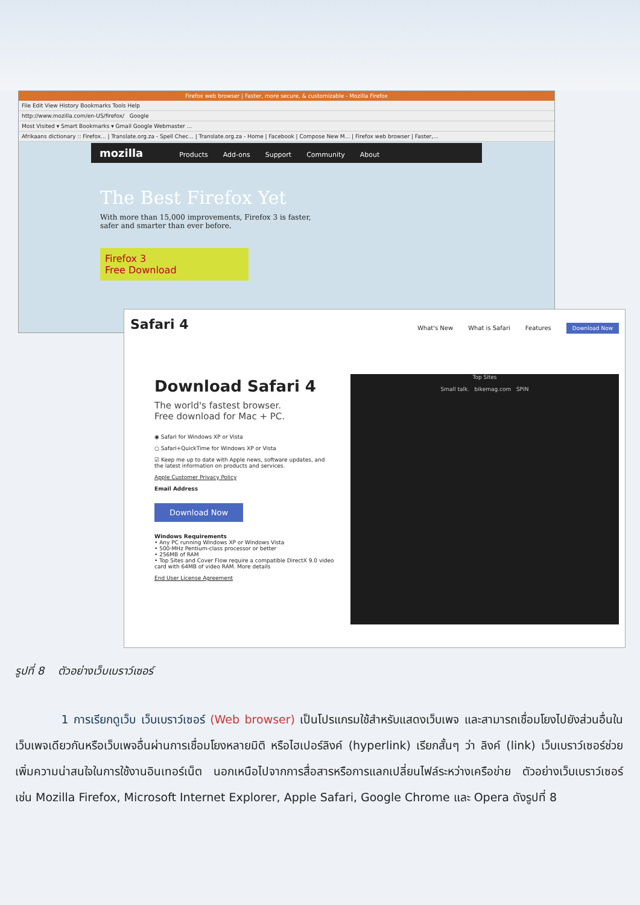Firefox web browser | Faster, more secure, & customizable - Mozilla Firefox
File Edit View History Bookmarks Tools Help
http://www.mozilla.com/en-US/firefox/ Google
Most Visited ▾ Smart Bookmarks ▾ Gmail Google Webmaster ...
Afrikaans dictionary :: Firefox... | Translate.org.za - Spell Chec... | Translate.org.za - Home | Facebook | Compose New M... | Firefox web browser | Faster,...
mozilla Products Add-ons Support Community About
The Best Firefox Yet
With more than 15,000 improvements, Firefox 3 is faster,
safer and smarter than ever before.
Firefox 3
Free Download
Safari 4
What's New What is Safari Features Download Now
Download Safari 4
The world's fastest browser.
Free download for Mac + PC.
◉ Safari for Windows XP or Vista
○ Safari+QuickTime for Windows XP or Vista
☑ Keep me up to date with Apple news, software updates, and the latest information on products and services.
Apple Customer Privacy Policy
Email Address
Download Now
Windows Requirements
• Any PC running Windows XP or Windows Vista
• 500-MHz Pentium-class processor or better
• 256MB of RAM
• Top Sites and Cover Flow require a compatible DirectX 9.0 video card with 64MB of video RAM. More details
End User License Agreement
Top Sites
Small talk. bikemag.com SPIN
รูปที่ 8 ตัวอย่างเว็บเบราว์เซอร์
1 การเรียกดูเว็บ เว็บเบราว์เซอร์ (Web browser) เป็นโปรแกรมใช้สำหรับแสดงเว็บเพจ และสามารถเชื่อมโยงไปยังส่วนอื่นในเว็บเพจเดียวกันหรือเว็บเพจอื่นผ่านการเชื่อมโยงหลายมิติ หรือไฮเปอร์ลิงค์ (hyperlink) เรียกสั้นๆ ว่า ลิงค์ (link) เว็บเบราว์เซอร์ช่วยเพิ่มความน่าสนใจในการใช้งานอินเทอร์เน็ต นอกเหนือไปจากการสื่อสารหรือการแลกเปลี่ยนไฟล์ระหว่างเครือข่าย ตัวอย่างเว็บเบราว์เซอร์ เช่น Mozilla Firefox, Microsoft Internet Explorer, Apple Safari, Google Chrome และ Opera ดังรูปที่ 8